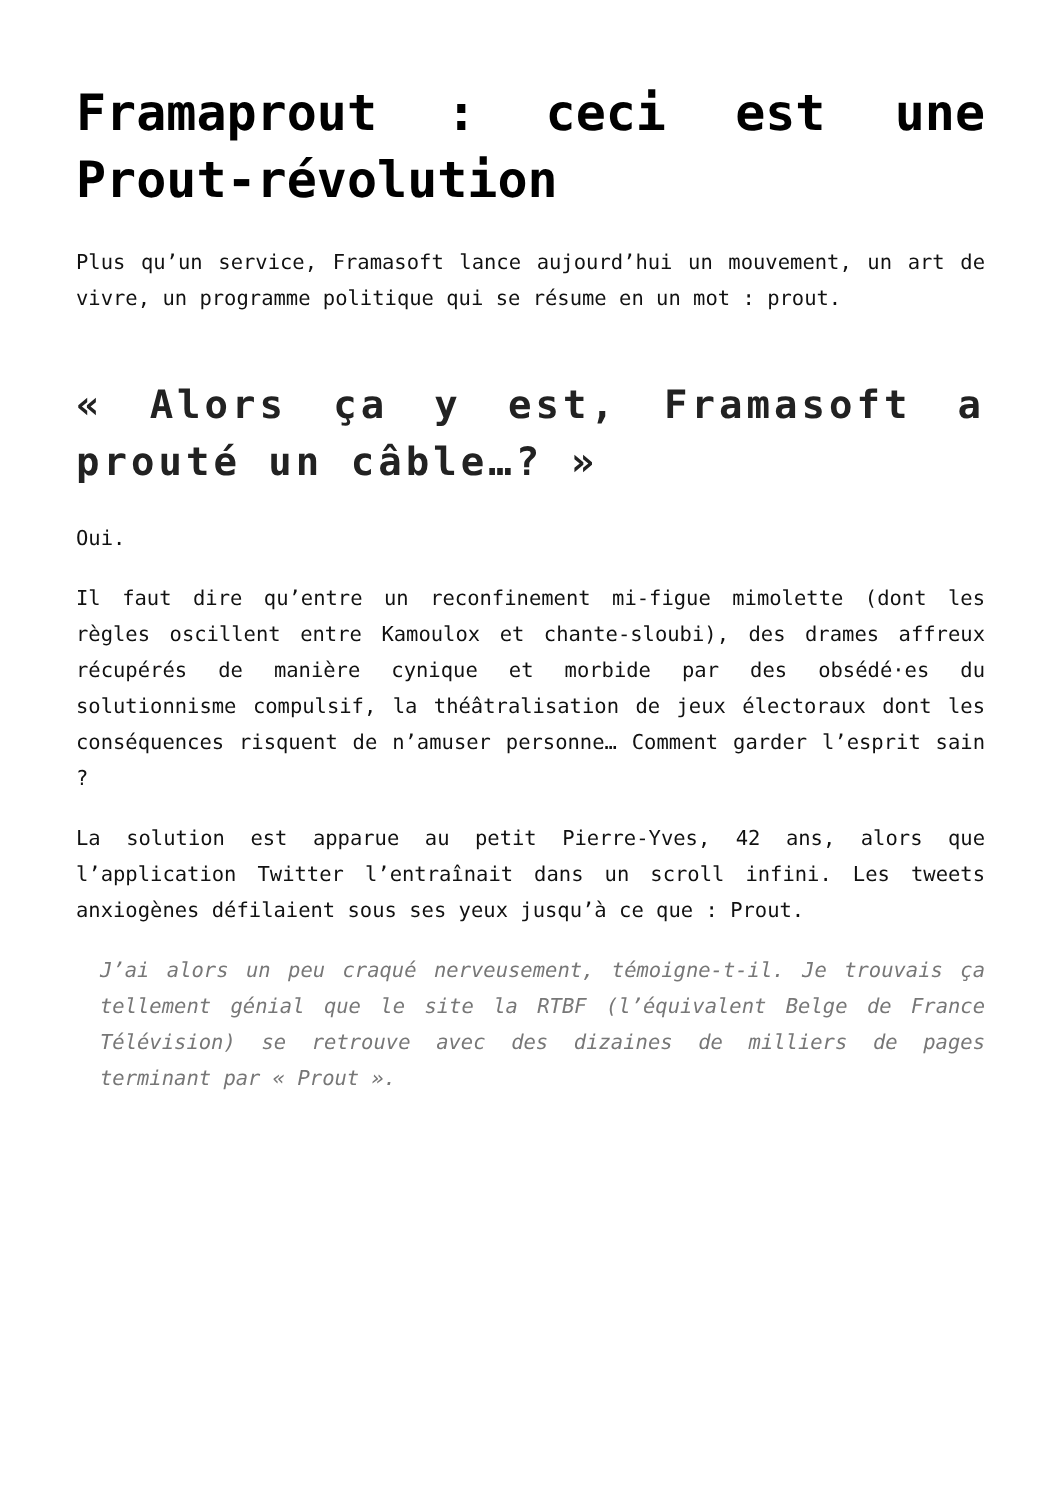Framaprout : ceci est une Prout-révolution
Plus qu’un service, Framasoft lance aujourd’hui un mouvement, un art de vivre, un programme politique qui se résume en un mot : prout.
« Alors ça y est, Framasoft a prouté un câble…? »
Oui.
Il faut dire qu’entre un reconfinement mi-figue mimolette (dont les règles oscillent entre Kamoulox et chante-sloubi), des drames affreux récupérés de manière cynique et morbide par des obsédé·es du solutionnisme compulsif, la théâtralisation de jeux électoraux dont les conséquences risquent de n’amuser personne… Comment garder l’esprit sain ?
La solution est apparue au petit Pierre-Yves, 42 ans, alors que l’application Twitter l’entraînait dans un scroll infini. Les tweets anxiogènes défilaient sous ses yeux jusqu’à ce que : Prout.
J’ai alors un peu craqué nerveusement, témoigne-t-il. Je trouvais ça tellement génial que le site la RTBF (l’équivalent Belge de France Télévision) se retrouve avec des dizaines de milliers de pages terminant par « Prout ».